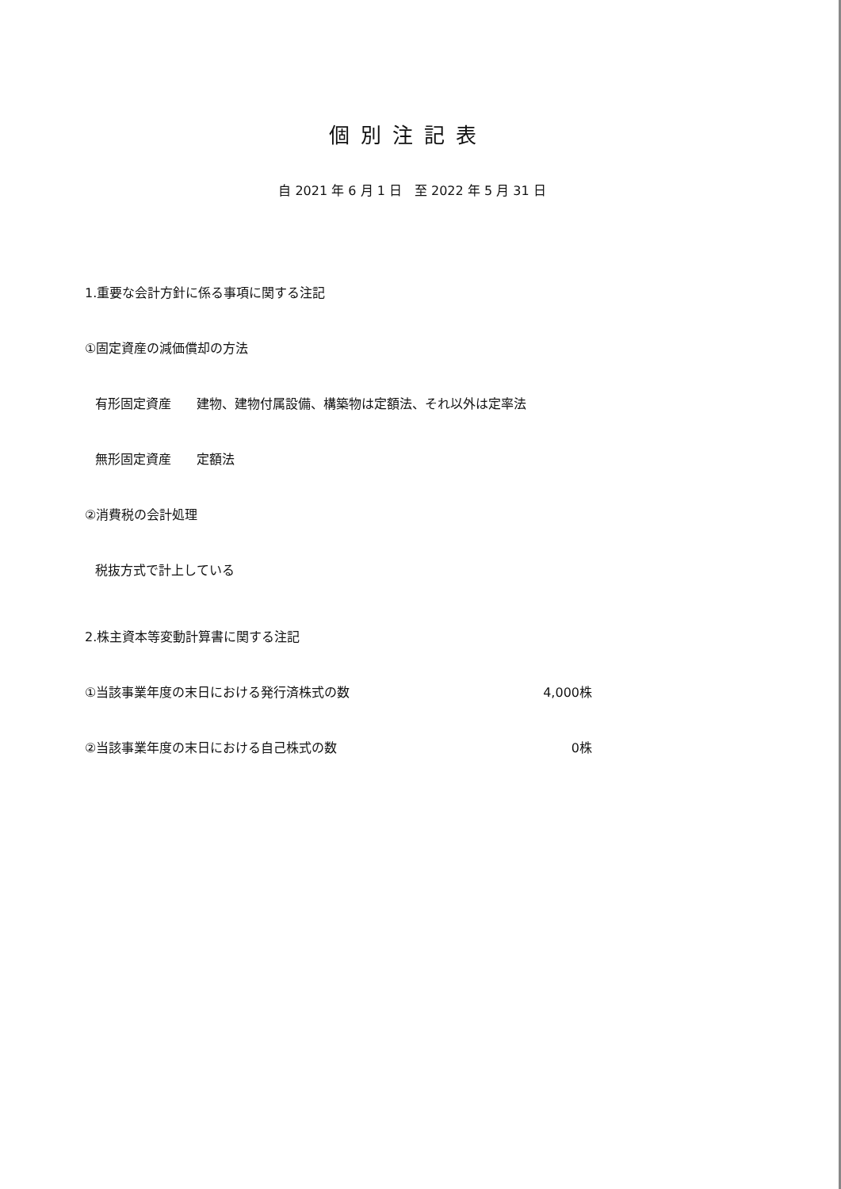個別注記表
自 2021 年 6 月 1 日　至 2022 年 5 月 31 日
1.重要な会計方針に係る事項に関する注記
①固定資産の減価償却の方法
有形固定資産　　建物、建物付属設備、構築物は定額法、それ以外は定率法
無形固定資産　　定額法
②消費税の会計処理
税抜方式で計上している
2.株主資本等変動計算書に関する注記
①当該事業年度の末日における発行済株式の数 4,000株
②当該事業年度の末日における自己株式の数 0株